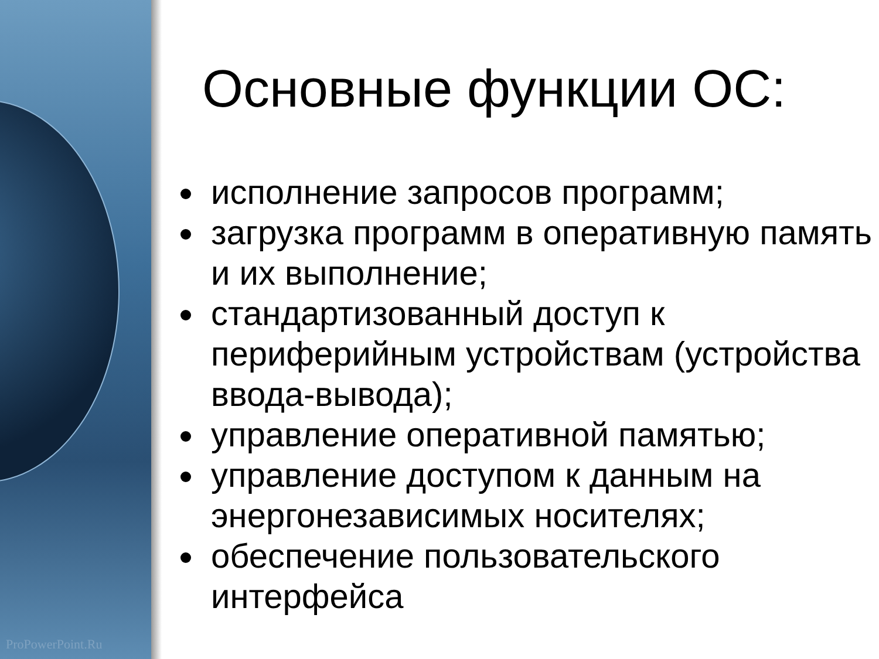ProPowerPoint.Ru
Основные функции ОС:
исполнение запросов программ;
загрузка программ в оперативную память и их выполнение;
стандартизованный доступ к периферийным устройствам (устройства ввода-вывода);
управление оперативной памятью;
управление доступом к данным на энергонезависимых носителях;
обеспечение пользовательского интерфейса